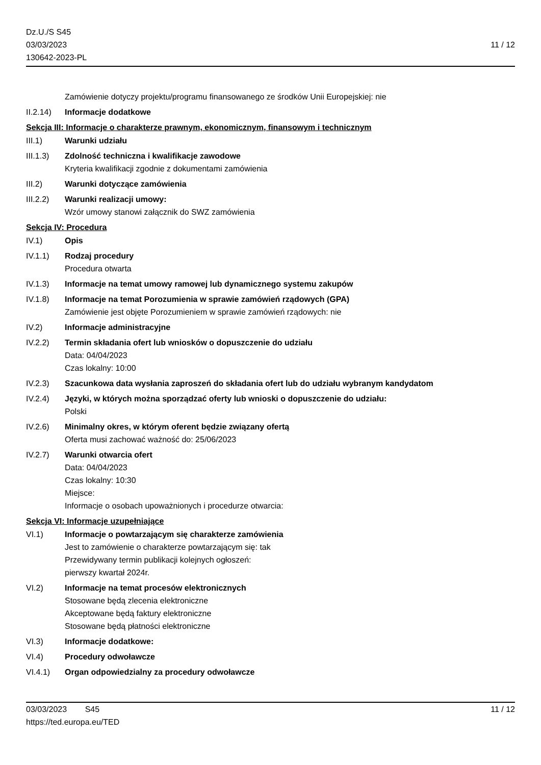Dz.U./S S45
03/03/2023
130642-2023-PL
11 / 12
Zamówienie dotyczy projektu/programu finansowanego ze środków Unii Europejskiej: nie
II.2.14)
Informacje dodatkowe
Sekcja III: Informacje o charakterze prawnym, ekonomicznym, finansowym i technicznym
III.1) Warunki udziału
III.1.3)
Zdolność techniczna i kwalifikacje zawodowe
Kryteria kwalifikacji zgodnie z dokumentami zamówienia
III.2) Warunki dotyczące zamówienia
III.2.2)
Warunki realizacji umowy:
Wzór umowy stanowi załącznik do SWZ zamówienia
Sekcja IV: Procedura
IV.1) Opis
IV.1.1) Rodzaj procedury
Procedura otwarta
IV.1.3) Informacje na temat umowy ramowej lub dynamicznego systemu zakupów
IV.1.8) Informacje na temat Porozumienia w sprawie zamówień rządowych (GPA)
Zamówienie jest objęte Porozumieniem w sprawie zamówień rządowych: nie
IV.2) Informacje administracyjne
IV.2.2) Termin składania ofert lub wniosków o dopuszczenie do udziału
Data: 04/04/2023
Czas lokalny: 10:00
IV.2.3) Szacunkowa data wysłania zaproszeń do składania ofert lub do udziału wybranym kandydatom
IV.2.4) Języki, w których można sporządzać oferty lub wnioski o dopuszczenie do udziału:
Polski
IV.2.6) Minimalny okres, w którym oferent będzie związany ofertą
Oferta musi zachować ważność do: 25/06/2023
IV.2.7) Warunki otwarcia ofert
Data: 04/04/2023
Czas lokalny: 10:30
Miejsce:
Informacje o osobach upoważnionych i procedurze otwarcia:
Sekcja VI: Informacje uzupełniające
VI.1) Informacje o powtarzającym się charakterze zamówienia
Jest to zamówienie o charakterze powtarzającym się: tak
Przewidywany termin publikacji kolejnych ogłoszeń:
pierwszy kwartał 2024r.
VI.2) Informacje na temat procesów elektronicznych
Stosowane będą zlecenia elektroniczne
Akceptowane będą faktury elektroniczne
Stosowane będą płatności elektroniczne
VI.3) Informacje dodatkowe:
VI.4) Procedury odwoławcze
VI.4.1) Organ odpowiedzialny za procedury odwoławcze
03/03/2023 S45 11 / 12
https://ted.europa.eu/TED